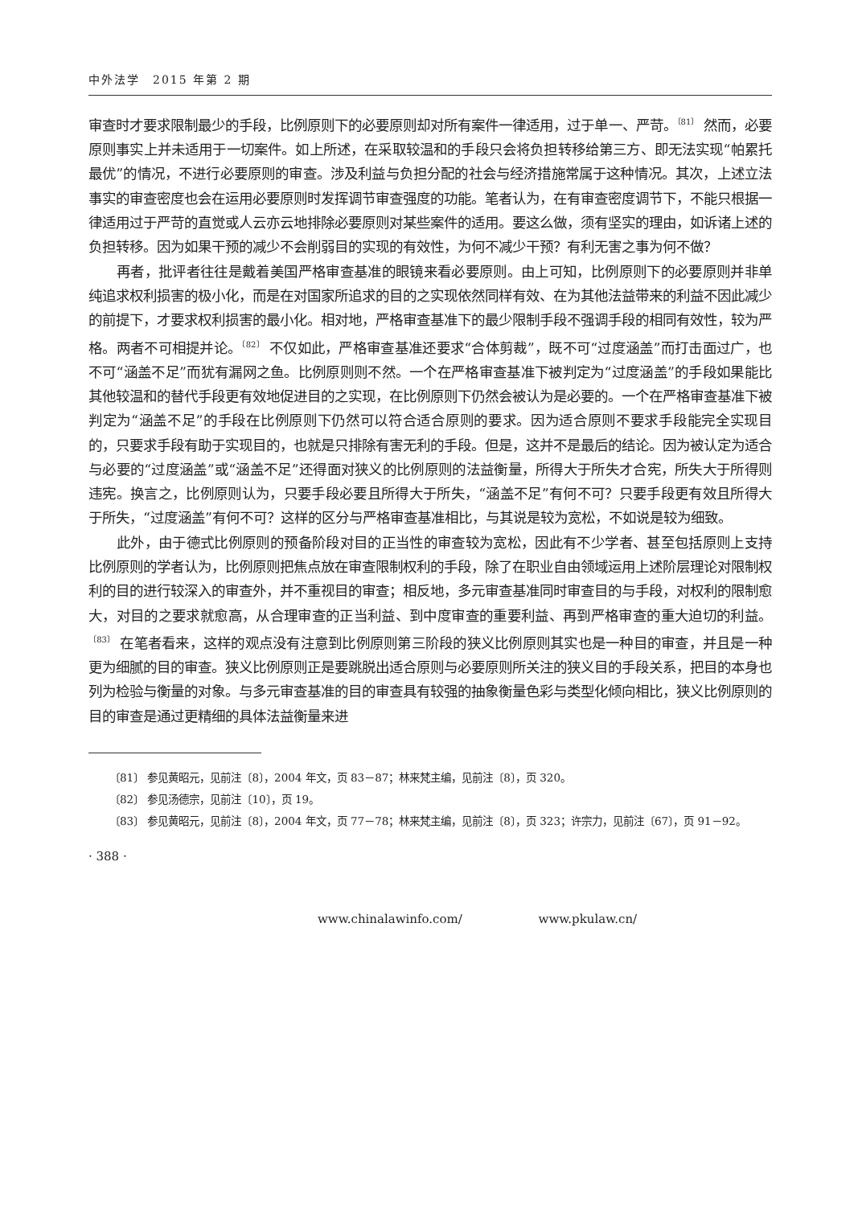中外法学　2015 年第 2 期
审查时才要求限制最少的手段，比例原则下的必要原则却对所有案件一律适用，过于单一、严苛。<sup>〔81〕</sup> 然而，必要原则事实上并未适用于一切案件。如上所述，在采取较温和的手段只会将负担转移给第三方、即无法实现“帕累托最优”的情况，不进行必要原则的审查。涉及利益与负担分配的社会与经济措施常属于这种情况。其次，上述立法事实的审查密度也会在运用必要原则时发挥调节审查强度的功能。笔者认为，在有审查密度调节下，不能只根据一律适用过于严苛的直觉或人云亦云地排除必要原则对某些案件的适用。要这么做，须有坚实的理由，如诉诸上述的负担转移。因为如果干预的减少不会削弱目的实现的有效性，为何不减少干预？有利无害之事为何不做？
再者，批评者往往是戴着美国严格审查基准的眼镜来看必要原则。由上可知，比例原则下的必要原则并非单纯追求权利损害的极小化，而是在对国家所追求的目的之实现依然同样有效、在为其他法益带来的利益不因此减少的前提下，才要求权利损害的最小化。相对地，严格审查基准下的最少限制手段不强调手段的相同有效性，较为严格。两者不可相提并论。<sup>〔82〕</sup> 不仅如此，严格审查基准还要求“合体剪裁”，既不可“过度涵盖”而打击面过广，也不可“涵盖不足”而犹有漏网之鱼。比例原则则不然。一个在严格审查基准下被判定为“过度涵盖”的手段如果能比其他较温和的替代手段更有效地促进目的之实现，在比例原则下仍然会被认为是必要的。一个在严格审查基准下被判定为“涵盖不足”的手段在比例原则下仍然可以符合适合原则的要求。因为适合原则不要求手段能完全实现目的，只要求手段有助于实现目的，也就是只排除有害无利的手段。但是，这并不是最后的结论。因为被认定为适合与必要的“过度涵盖”或“涵盖不足”还得面对狭义的比例原则的法益衡量，所得大于所失才合宪，所失大于所得则违宪。换言之，比例原则认为，只要手段必要且所得大于所失，“涵盖不足”有何不可？只要手段更有效且所得大于所失，“过度涵盖”有何不可？这样的区分与严格审查基准相比，与其说是较为宽松，不如说是较为细致。
此外，由于德式比例原则的预备阶段对目的正当性的审查较为宽松，因此有不少学者、甚至包括原则上支持比例原则的学者认为，比例原则把焦点放在审查限制权利的手段，除了在职业自由领域运用上述阶层理论对限制权利的目的进行较深入的审查外，并不重视目的审查；相反地，多元审查基准同时审查目的与手段，对权利的限制愈大，对目的之要求就愈高，从合理审查的正当利益、到中度审查的重要利益、再到严格审查的重大迫切的利益。<sup>〔83〕</sup> 在笔者看来，这样的观点没有注意到比例原则第三阶段的狭义比例原则其实也是一种目的审查，并且是一种更为细腻的目的审查。狭义比例原则正是要跳脱出适合原则与必要原则所关注的狭义目的手段关系，把目的本身也列为检验与衡量的对象。与多元审查基准的目的审查具有较强的抽象衡量色彩与类型化倾向相比，狭义比例原则的目的审查是通过更精细的具体法益衡量来进
〔81〕 参见黄昭元，见前注〔8〕，2004 年文，页 83－87；林来梵主编，见前注〔8〕，页 320。
〔82〕 参见汤德宗，见前注〔10〕，页 19。
〔83〕 参见黄昭元，见前注〔8〕，2004 年文，页 77－78；林来梵主编，见前注〔8〕，页 323；许宗力，见前注〔67〕，页 91－92。
· 388 ·
www.chinalawinfo.com/ www.pkulaw.cn/